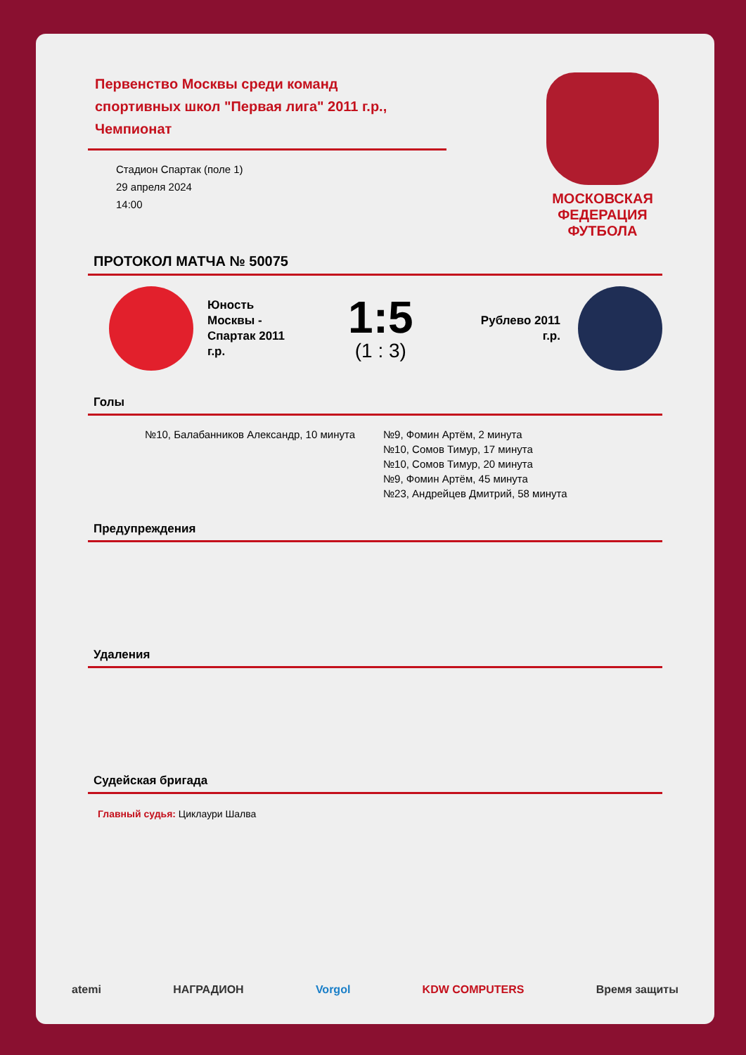Первенство Москвы среди команд спортивных школ "Первая лига" 2011 г.р., Чемпионат
Стадион Спартак (поле 1)
29 апреля 2024
14:00
МОСКОВСКАЯ
ФЕДЕРАЦИЯ
ФУТБОЛА
ПРОТОКОЛ МАТЧА № 50075
Юность Москвы - Спартак 2011 г.р.
1:5
(1 : 3)
Рублево 2011 г.р.
Голы
№10, Балабанников Александр, 10 минута №9, Фомин Артём, 2 минута
№10, Сомов Тимур, 17 минута
№10, Сомов Тимур, 20 минута
№9, Фомин Артём, 45 минута
№23, Андрейцев Дмитрий, 58 минута
Предупреждения
Удаления
Судейская бригада
Главный судья: Циклаури Шалва
atemi НАГРАДИОН Vorgol KDW COMPUTERS Время защиты